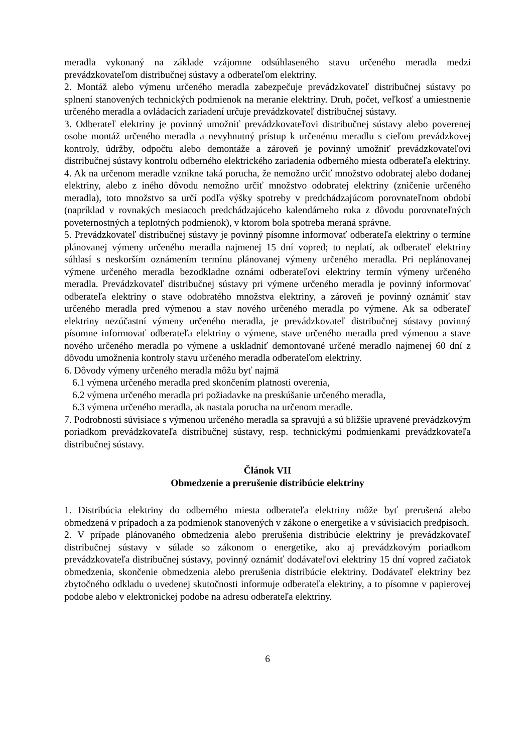meradla vykonaný na základe vzájomne odsúhlaseného stavu určeného meradla medzi prevádzkovateľom distribučnej sústavy a odberateľom elektriny.
2. Montáž alebo výmenu určeného meradla zabezpečuje prevádzkovateľ distribučnej sústavy po splnení stanovených technických podmienok na meranie elektriny. Druh, počet, veľkosť a umiestnenie určeného meradla a ovládacích zariadení určuje prevádzkovateľ distribučnej sústavy.
3. Odberateľ elektriny je povinný umožniť prevádzkovateľovi distribučnej sústavy alebo poverenej osobe montáž určeného meradla a nevyhnutný prístup k určenému meradlu s cieľom prevádzkovej kontroly, údržby, odpočtu alebo demontáže a zároveň je povinný umožniť prevádzkovateľovi distribučnej sústavy kontrolu odberného elektrického zariadenia odberného miesta odberateľa elektriny.
4. Ak na určenom meradle vznikne taká porucha, že nemožno určiť množstvo odobratej alebo dodanej elektriny, alebo z iného dôvodu nemožno určiť množstvo odobratej elektriny (zničenie určeného meradla), toto množstvo sa určí podľa výšky spotreby v predchádzajúcom porovnateľnom období (napríklad v rovnakých mesiacoch predchádzajúceho kalendárneho roka z dôvodu porovnateľných poveternostných a teplotných podmienok), v ktorom bola spotreba meraná správne.
5. Prevádzkovateľ distribučnej sústavy je povinný písomne informovať odberateľa elektriny o termíne plánovanej výmeny určeného meradla najmenej 15 dní vopred; to neplatí, ak odberateľ elektriny súhlasí s neskorším oznámením termínu plánovanej výmeny určeného meradla. Pri neplánovanej výmene určeného meradla bezodkladne oznámi odberateľovi elektriny termín výmeny určeného meradla. Prevádzkovateľ distribučnej sústavy pri výmene určeného meradla je povinný informovať odberateľa elektriny o stave odobratého množstva elektriny, a zároveň je povinný oznámiť stav určeného meradla pred výmenou a stav nového určeného meradla po výmene. Ak sa odberateľ elektriny nezúčastní výmeny určeného meradla, je prevádzkovateľ distribučnej sústavy povinný písomne informovať odberateľa elektriny o výmene, stave určeného meradla pred výmenou a stave nového určeného meradla po výmene a uskladniť demontované určené meradlo najmenej 60 dní z dôvodu umožnenia kontroly stavu určeného meradla odberateľom elektriny.
6. Dôvody výmeny určeného meradla môžu byť najmä
6.1 výmena určeného meradla pred skončením platnosti overenia,
6.2 výmena určeného meradla pri požiadavke na preskúšanie určeného meradla,
6.3 výmena určeného meradla, ak nastala porucha na určenom meradle.
7. Podrobnosti súvisiace s výmenou určeného meradla sa spravujú a sú bližšie upravené prevádzkovým poriadkom prevádzkovateľa distribučnej sústavy, resp. technickými podmienkami prevádzkovateľa distribučnej sústavy.
Článok VII
Obmedzenie a prerušenie distribúcie elektriny
1. Distribúcia elektriny do odberného miesta odberateľa elektriny môže byť prerušená alebo obmedzená v prípadoch a za podmienok stanovených v zákone o energetike a v súvisiacich predpisoch.
2. V prípade plánovaného obmedzenia alebo prerušenia distribúcie elektriny je prevádzkovateľ distribučnej sústavy v súlade so zákonom o energetike, ako aj prevádzkovým poriadkom prevádzkovateľa distribučnej sústavy, povinný oznámiť dodávateľovi elektriny 15 dní vopred začiatok obmedzenia, skončenie obmedzenia alebo prerušenia distribúcie elektriny. Dodávateľ elektriny bez zbytočného odkladu o uvedenej skutočnosti informuje odberateľa elektriny, a to písomne v papierovej podobe alebo v elektronickej podobe na adresu odberateľa elektriny.
6